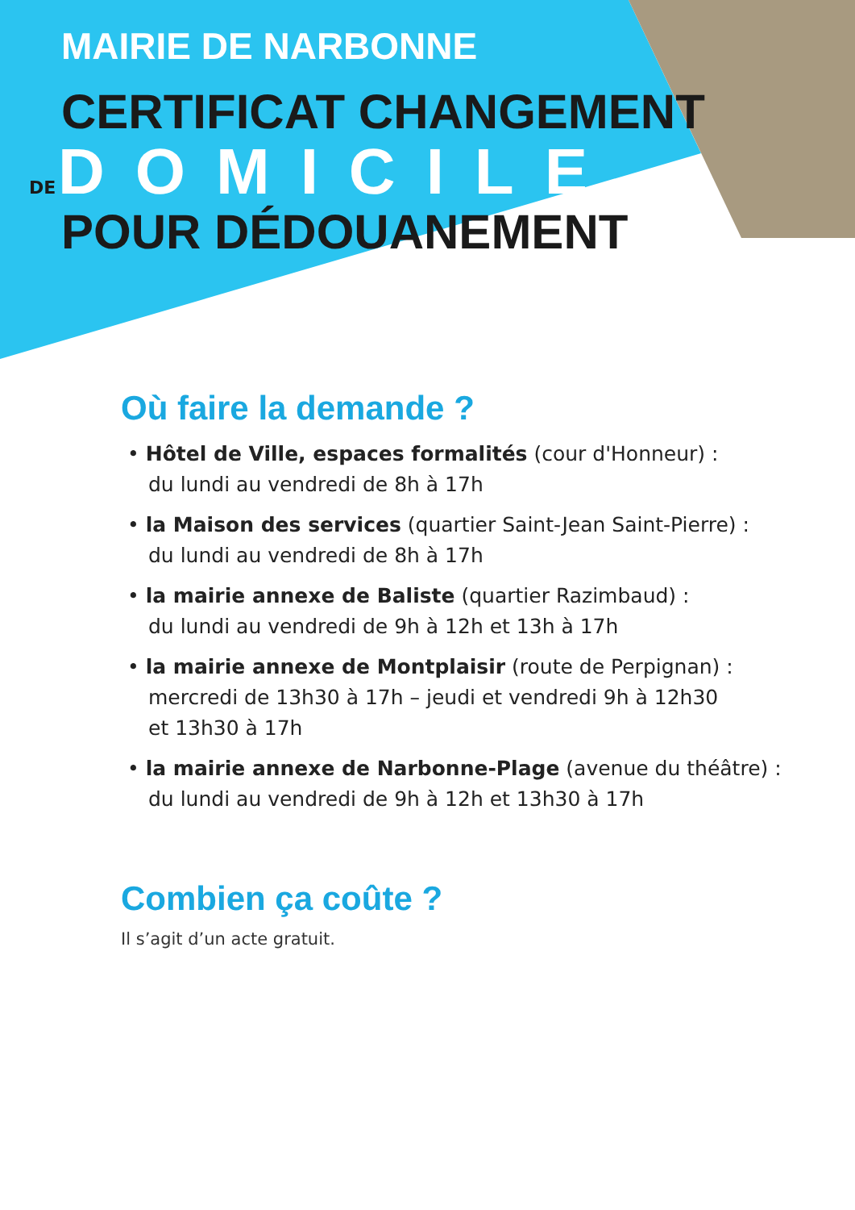MAIRIE DE NARBONNE
CERTIFICAT CHANGEMENT
DE DOMICILE
POUR DÉDOUANEMENT
Où faire la demande ?
• Hôtel de Ville, espaces formalités (cour d'Honneur) :
du lundi au vendredi de 8h à 17h
• la Maison des services (quartier Saint-Jean Saint-Pierre) :
du lundi au vendredi de 8h à 17h
• la mairie annexe de Baliste (quartier Razimbaud) :
du lundi au vendredi de 9h à 12h et 13h à 17h
• la mairie annexe de Montplaisir (route de Perpignan) :
mercredi de 13h30 à 17h – jeudi et vendredi 9h à 12h30
et 13h30 à 17h
• la mairie annexe de Narbonne-Plage (avenue du théâtre) :
du lundi au vendredi de 9h à 12h et 13h30 à 17h
Combien ça coûte ?
Il s’agit d’un acte gratuit.